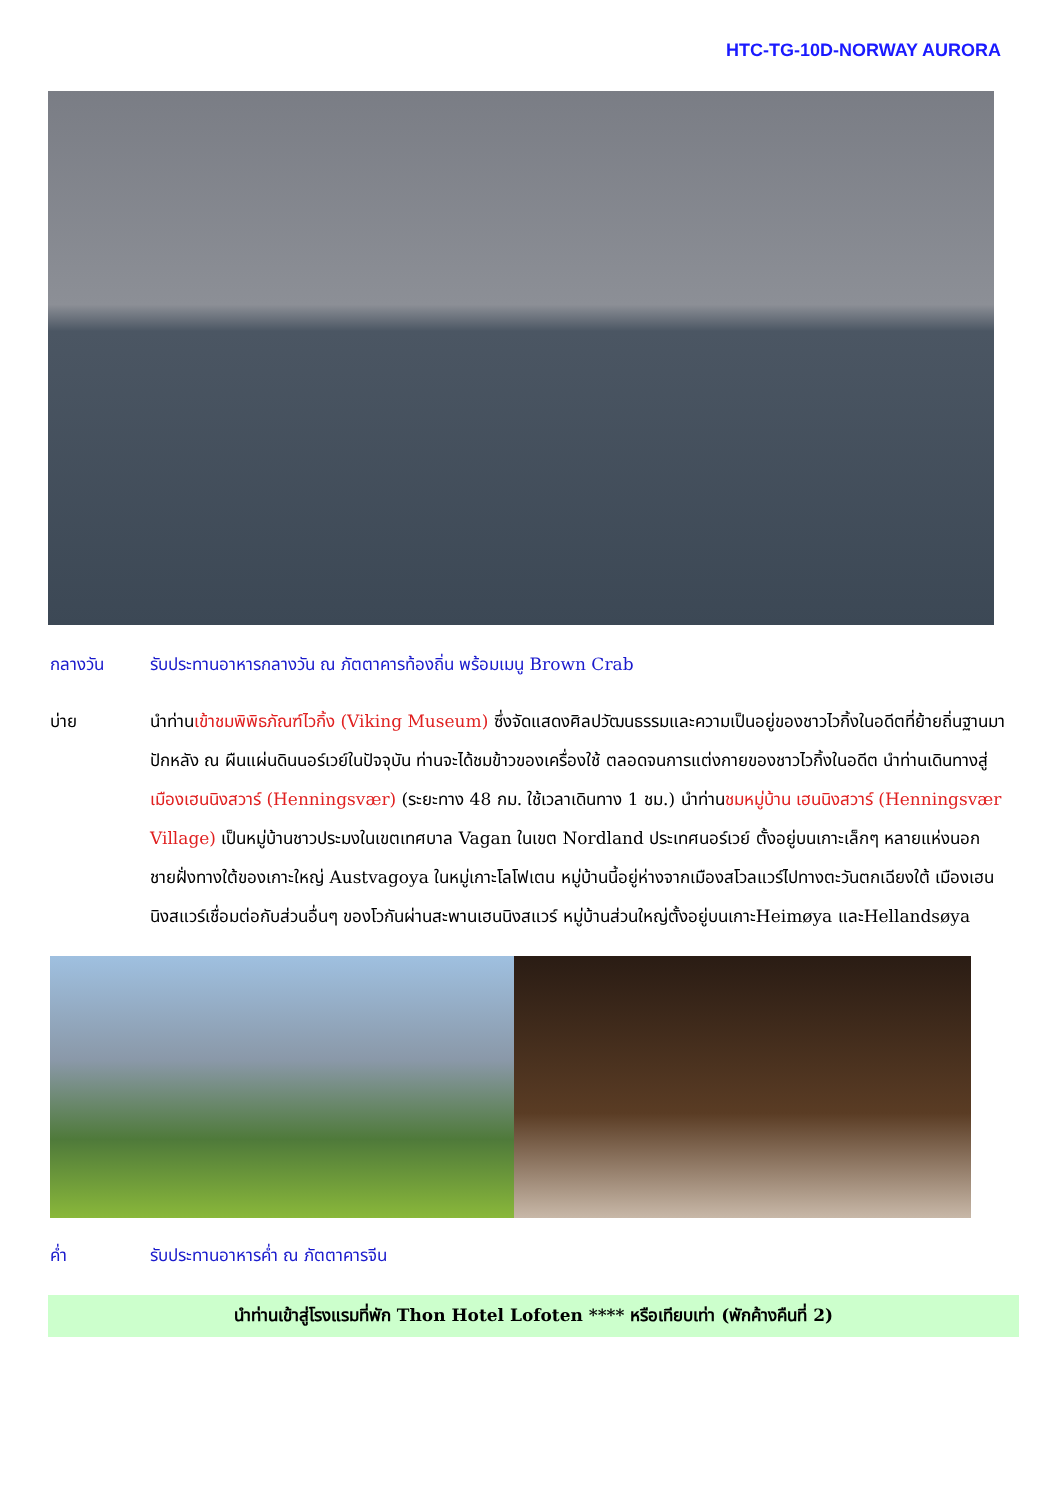HTC-TG-10D-NORWAY AURORA
กลางวัน รับประทานอาหารกลางวัน ณ ภัตตาคารท้องถิ่น พร้อมเมนู Brown Crab
บ่าย นำท่านเข้าชมพิพิธภัณฑ์ไวกิ้ง (Viking Museum) ซึ่งจัดแสดงศิลปวัฒนธรรมและความเป็นอยู่ของชาวไวกิ้งในอดีตที่ย้ายถิ่นฐานมาปักหลัง ณ ผืนแผ่นดินนอร์เวย์ในปัจจุบัน ท่านจะได้ชมข้าวของเครื่องใช้ ตลอดจนการแต่งกายของชาวไวกิ้งในอดีต นำท่านเดินทางสู่ เมืองเฮนนิงสวาร์ (Henningsvær) (ระยะทาง 48 กม. ใช้เวลาเดินทาง 1 ชม.) นำท่านชมหมู่บ้าน เฮนนิงสวาร์ (Henningsvær Village) เป็นหมู่บ้านชาวประมงในเขตเทศบาล Vagan ในเขต Nordland ประเทศนอร์เวย์ ตั้งอยู่บนเกาะเล็กๆ หลายแห่งนอกชายฝั่งทางใต้ของเกาะใหญ่ Austvagoya ในหมู่เกาะโลโฟเตน หมู่บ้านนี้อยู่ห่างจากเมืองสโวลแวร์ไปทางตะวันตกเฉียงใต้ เมืองเฮนนิงสแวร์เชื่อมต่อกับส่วนอื่นๆ ของโวกันผ่านสะพานเฮนนิงสแวร์ หมู่บ้านส่วนใหญ่ตั้งอยู่บนเกาะHeimøya และHellandsøya
ค่ำ รับประทานอาหารค่ำ ณ ภัตตาคารจีน
นำท่านเข้าสู่โรงแรมที่พัก Thon Hotel Lofoten **** หรือเทียบเท่า (พักค้างคืนที่ 2)